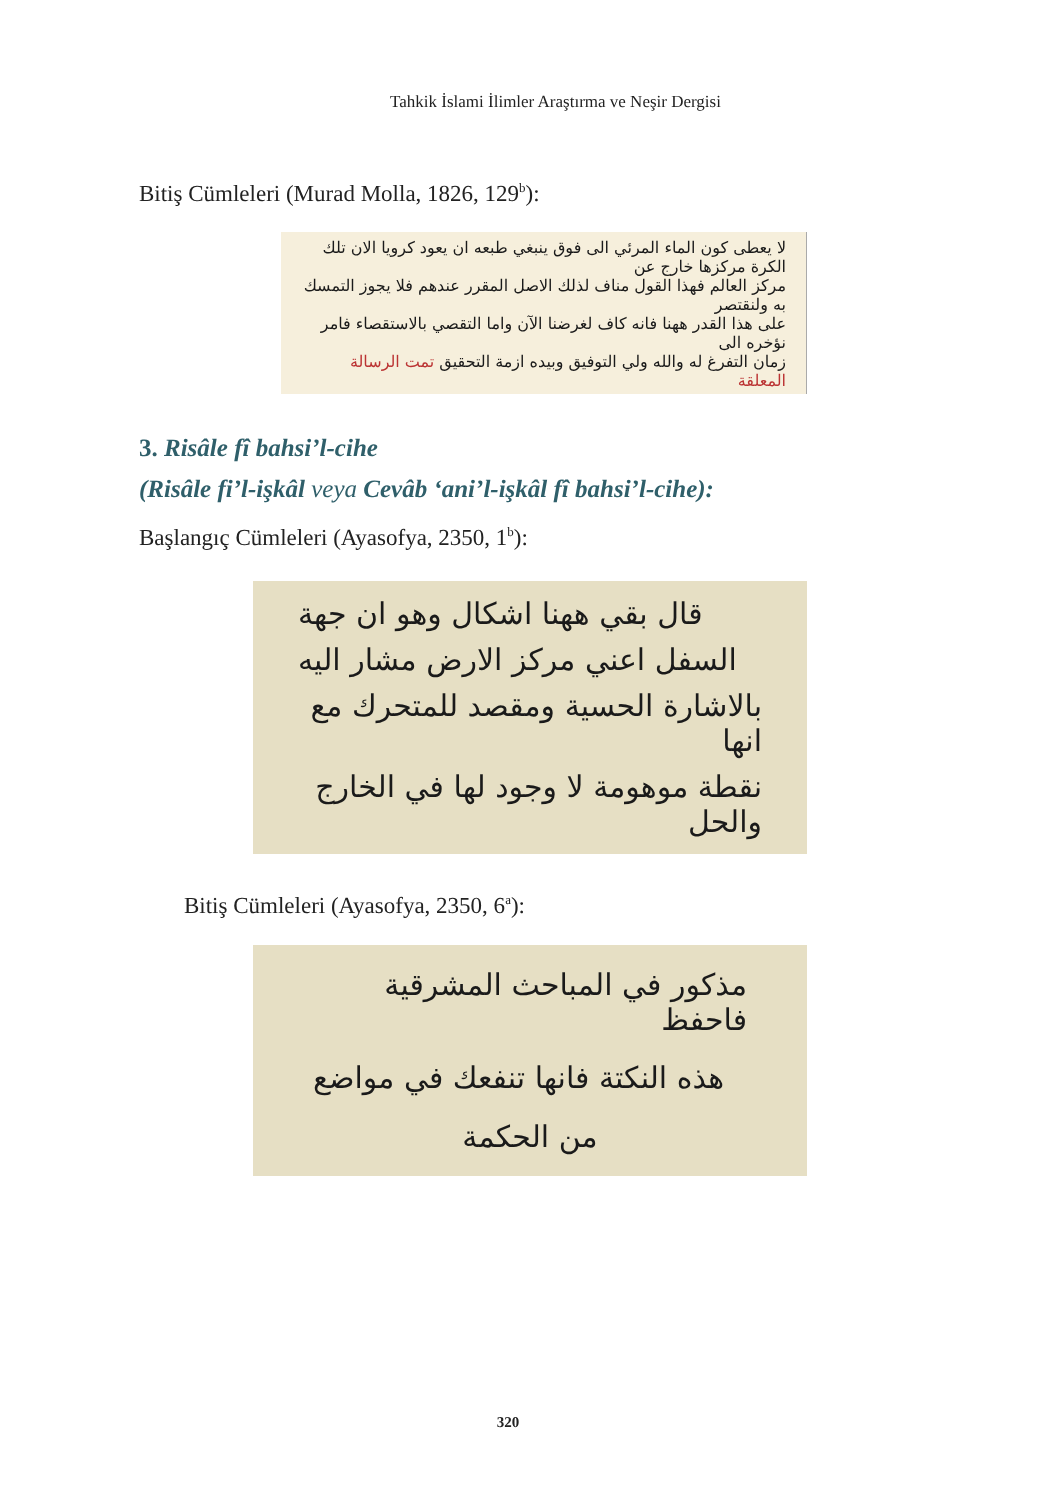Tahkik İslami İlimler Araştırma ve Neşir Dergisi
Bitiş Cümleleri (Murad Molla, 1826, 129<sup>b</sup>):
لا يعطى كون الماء المرئي الى فوق ينبغي طبعه ان يعود كرويا الان تلك الكرة مركزها خارج عن
مركز العالم فهذا القول مناف لذلك الاصل المقرر عندهم فلا يجوز التمسك به ولنقتصر
على هذا القدر ههنا فانه كاف لغرضنا الآن واما التقصي بالاستقصاء فامر نؤخره الى
زمان التفرغ له والله ولي التوفيق وبيده ازمة التحقيق تمت الرسالة المعلقة
3. Risâle fî bahsi’l-cihe
(Risâle fi’l-işkâl veya Cevâb ‘ani’l-işkâl fî bahsi’l-cihe):
Başlangıç Cümleleri (Ayasofya, 2350, 1<sup>b</sup>):
قال بقي ههنا اشكال وهو ان جهة
السفل اعني مركز الارض مشار اليه
بالاشارة الحسية ومقصد للمتحرك مع انها
نقطة موهومة لا وجود لها في الخارج والحل
Bitiş Cümleleri (Ayasofya, 2350, 6<sup>a</sup>):
مذكور في المباحث المشرقية فاحفظ
هذه النكتة فانها تنفعك في مواضع
من الحكمة
320